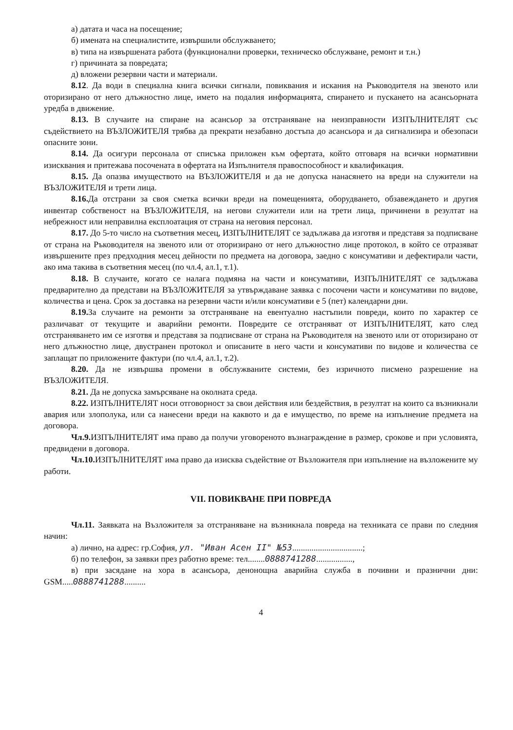а) датата и часа на посещение;
б) имената на специалистите, извършили обслужването;
в) типа на извършената работа (функционални проверки, техническо обслужване, ремонт и т.н.)
г) причината за повредата;
д) вложени резервни части и материали.
8.12. Да води в специална книга всички сигнали, повиквания и искания на Ръководителя на звеното или оторизирано от него длъжностно лице, името на подалия информацията, спирането и пускането на асансьорната уредба в движение.
8.13. В случаите на спиране на асансьор за отстраняване на неизправности ИЗПЪЛНИТЕЛЯТ със съдействието на ВЪЗЛОЖИТЕЛЯ трябва да прекрати незабавно достъпа до асансьора и да сигнализира и обезопаси опасните зони.
8.14. Да осигури персонала от списъка приложен към офертата, който отговаря на всички нормативни изисквания и притежава посочената в офертата на Изпълнителя правоспособност и квалификация.
8.15. Да опазва имуществото на ВЪЗЛОЖИТЕЛЯ и да не допуска нанасянето на вреди на служители на ВЪЗЛОЖИТЕЛЯ и трети лица.
8.16. Да отстрани за своя сметка всички вреди на помещенията, оборудването, обзавеждането и другия инвентар собственост на ВЪЗЛОЖИТЕЛЯ, на негови служители или на трети лица, причинени в резултат на небрежност или неправилна експлоатация от страна на неговия персонал.
8.17. До 5-то число на съответния месец, ИЗПЪЛНИТЕЛЯТ се задължава да изготвя и представя за подписване от страна на Ръководителя на звеното или от оторизирано от него длъжностно лице протокол, в който се отразяват извършените през предходния месец дейности по предмета на договора, заедно с консумативи и дефектирали части, ако има такива в съответния месец (по чл.4, ал.1, т.1).
8.18. В случаите, когато се налага подмяна на части и консумативи, ИЗПЪЛНИТЕЛЯТ се задължава предварително да представи на ВЪЗЛОЖИТЕЛЯ за утвърждаване заявка с посочени части и консумативи по видове, количества и цена. Срок за доставка на резервни части и/или консумативи е 5 (пет) календарни дни.
8.19. За случаите на ремонти за отстраняване на евентуално настъпили повреди, които по характер се различават от текущите и аварийни ремонти. Повредите се отстраняват от ИЗПЪЛНИТЕЛЯТ, като след отстраняването им се изготвя и представя за подписване от страна на Ръководителя на звеното или от оторизирано от него длъжностно лице, двустранен протокол и описаните в него части и консумативи по видове и количества се заплащат по приложените фактури (по чл.4, ал.1, т.2).
8.20. Да не извършва промени в обслужваните системи, без изричното писмено разрешение на ВЪЗЛОЖИТЕЛЯ.
8.21. Да не допуска замърсяване на околната среда.
8.22. ИЗПЪЛНИТЕЛЯТ носи отговорност за свои действия или бездействия, в резултат на които са възникнали авария или злополука, или са нанесени вреди на каквото и да е имущество, по време на изпълнение предмета на договора.
Чл.9. ИЗПЪЛНИТЕЛЯТ има право да получи уговореното възнаграждение в размер, срокове и при условията, предвидени в договора.
Чл.10. ИЗПЪЛНИТЕЛЯТ има право да изисква съдействие от Възложителя при изпълнение на възложените му работи.
VII. ПОВИКВАНЕ ПРИ ПОВРЕДА
Чл.11. Заявката на Възложителя за отстраняване на възникнала повреда на техниката се прави по следния начин:
а) лично, на адрес: гр.София, ул. "Иван Асен II" №53.................................;
б) по телефон, за заявки през работно време: тел........0888741288.................,
в) при засядане на хора в асансьора, денонощна аварийна служба в почивни и празнични дни: GSM.....0888741288..........
4